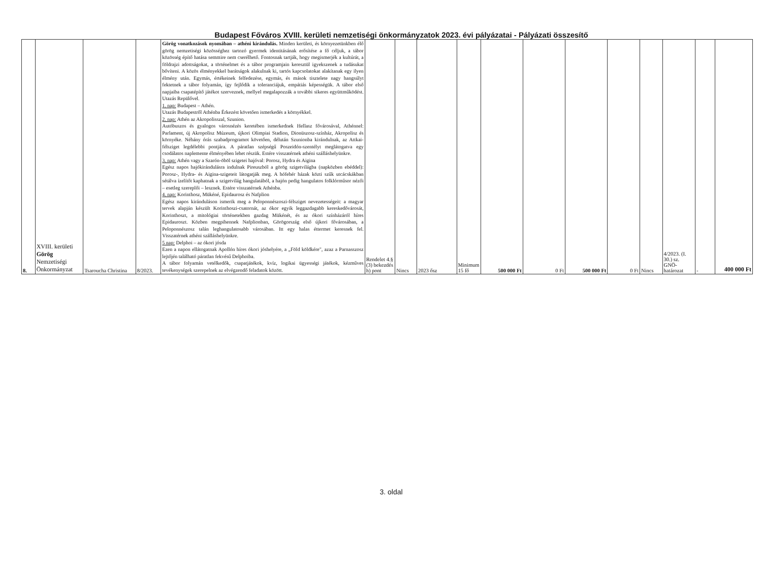Budapest Főváros XVIII. kerületi nemzetiségi önkormányzatok 2023. évi pályázatai - Pályázati összesítő
| 8. | XVIII. kerületi Görög Nemzetiségi Önkormányzat | Tsaroucha Christina | 8/2023. | Görög vonatkozások nyomában – athéni kirándulás. Minden kerületi, és környezetünkben élő görög nemzetiségi közösséghez tartozó gyermek identitásának erősítése a fő céljuk, a tábor közösség építő hatása semmire nem cserélhető. Fontosnak tartják, hogy megismerjék a kultúrát, a földrajzi adottságokat, a történelmet és a tábor programjain keresztül igyekszenek a tudásukat bővíteni. A közös élményekkel barátságok alakulnak ki, tartós kapcsolatokat alakítanak egy ilyen élmény után. Egymás, értékeinek felfedezése, egymás, és mások tisztelete nagy hangsúlyt fektetnek a tábor folyamán, így fejlődik a toleranciájuk, empátiás képességük. A tábor első napjaiba csapatépítő játékot szerveznek, mellyel megalapozzák a további sikeres együttműködést. Utazás Repülővel. 1. nap: Budapest – Athén. Utazás Budapestről Athénba Érkezést követően ismerkedés a környékkel. 2. nap: Athén az Akropolisszal, Szunion. Autóbuszos és gyalogos városnézés keretében ismerkednek Hellasz fővárosával, Athénnel: Parlament, új Akropolisz Múzeum, újkori Olimpiai Stadion, Dionüszosz-színház, Akropolisz és környéke. Néhány órás szabadprogramot követően, délután Szunionba kirándulnak, az Attkai-félsziget legdélebbi pontjára. A páratlan szépségű Poszeidón-szentélyt meglátogatva egy csodálatos naplemente élményében lehet részük. Estére visszatérnek athéni szálláshelyünkre. 3. nap: Athén vagy a Szarón-öböl szigetei hajóval: Porosz, Hydra és Aigina Egész napos hajókirándulásra indulnak Pireuszból a görög szigetvilágba (napközben ebéddel): Porosz-, Hydra- és Aigina-szigeteit látogatják meg. A hófehér házak közti szűk utcácskákban sétálva ízelítőt kaphatnak a szigetvilág hangulatából, a hajón pedig hangulatos folklórműsor nézői – esetleg szereplői – lesznek. Estére visszatérnek Athénba. 4. nap: Korinthosz, Mükéné, Epidaurosz és Nafplion Egész napos kiránduláson ismerik meg a Peloponnészoszi-félsziget nevezetességeit: a magyar tervek alapján készült Korinthoszi-csatornát, az ókor egyik leggazdagabb kereskedővárosát, Korinthoszt, a mitológiai történetekben gazdag Mükénét, és az ókori színházáról híres Epidauroszt. Közben megpihennek Nafplionban, Görögország első újkori fővárosában, a Peloponnészosz talán leghangulatosabb városában. Itt egy halas éttermet keresnek fel. Visszatérnek athéni szálláshelyünkre. 5 nap: Delphoi – az ókori jósda Ezen a napon ellátogatnak Apollón híres ókori jóshelyére, a „Föld köldkére", azaz a Parnasszosz lejtőjén található páratlan fekvésű Delphoiba. A tábor folyamán vetélkedők, csapatjátékok, kvíz, logikai ügyességi játékok, kézműves tevékenységek szerepelnek az elvégzendő feladatok között. | Rendelet 4.§ (3) bekezdés h) pont | Nincs | 2023 ősz | Minimum 15 fő | 500 000 Ft | 0 Ft | 500 000 Ft | 0 Ft | Nincs | 4/2023. (I. 30.) sz. GNÖ-határozat | - | 400 000 Ft |
3. oldal